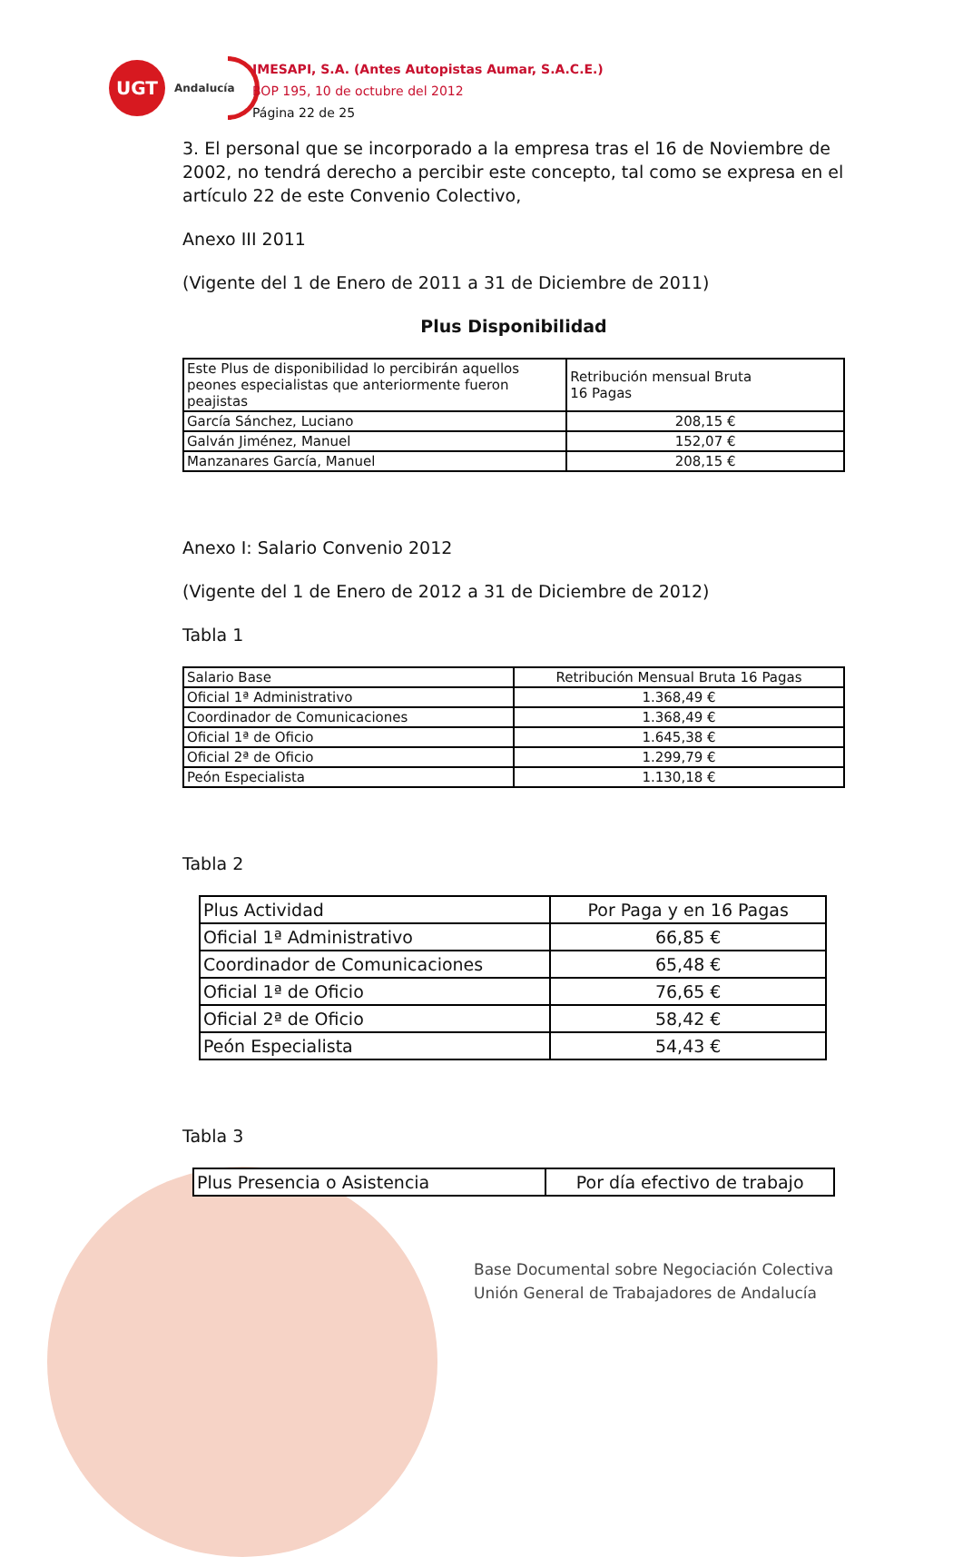UGT
Andalucía
IMESAPI, S.A. (Antes Autopistas Aumar, S.A.C.E.)
BOP 195, 10 de octubre del 2012
Página 22 de 25
3. El personal que se incorporado a la empresa tras el 16 de Noviembre de 2002, no tendrá derecho a percibir este concepto, tal como se expresa en el artículo 22 de este Convenio Colectivo,
Anexo III 2011
(Vigente del 1 de Enero de 2011 a 31 de Diciembre de 2011)
Plus Disponibilidad
| Este Plus de disponibilidad lo percibirán aquellos peones especialistas que anteriormente fueron peajistas | Retribución mensual Bruta 16 Pagas |
| García Sánchez, Luciano | 208,15 € |
| Galván Jiménez, Manuel | 152,07 € |
| Manzanares García, Manuel | 208,15 € |
Anexo I: Salario Convenio 2012
(Vigente del 1 de Enero de 2012 a 31 de Diciembre de 2012)
Tabla 1
| Salario Base | Retribución Mensual Bruta 16 Pagas |
| Oficial 1ª Administrativo | 1.368,49 € |
| Coordinador de Comunicaciones | 1.368,49 € |
| Oficial 1ª de Oficio | 1.645,38 € |
| Oficial 2ª de Oficio | 1.299,79 € |
| Peón Especialista | 1.130,18 € |
Tabla 2
| Plus Actividad | Por Paga y en 16 Pagas |
| Oficial 1ª Administrativo | 66,85 € |
| Coordinador de Comunicaciones | 65,48 € |
| Oficial 1ª de Oficio | 76,65 € |
| Oficial 2ª de Oficio | 58,42 € |
| Peón Especialista | 54,43 € |
Tabla 3
| Plus Presencia o Asistencia | Por día efectivo de trabajo |
Base Documental sobre Negociación Colectiva
Unión General de Trabajadores de Andalucía